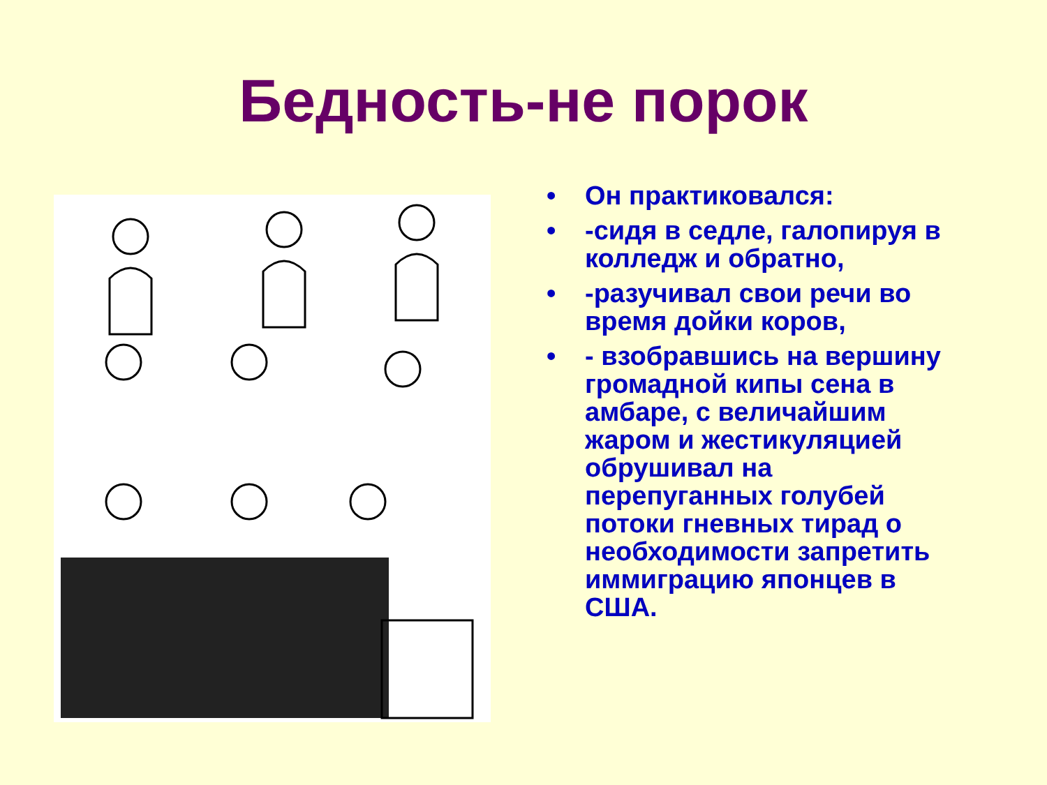Бедность-не порок
• Он практиковался:
• -сидя в седле, галопируя в колледж и обратно,
• -разучивал свои речи во время дойки коров,
• - взобравшись на вершину громадной кипы сена в амбаре, с величайшим жаром и жестикуляцией обрушивал на перепуганных голубей потоки гневных тирад о необходимости запретить иммиграцию японцев в США.